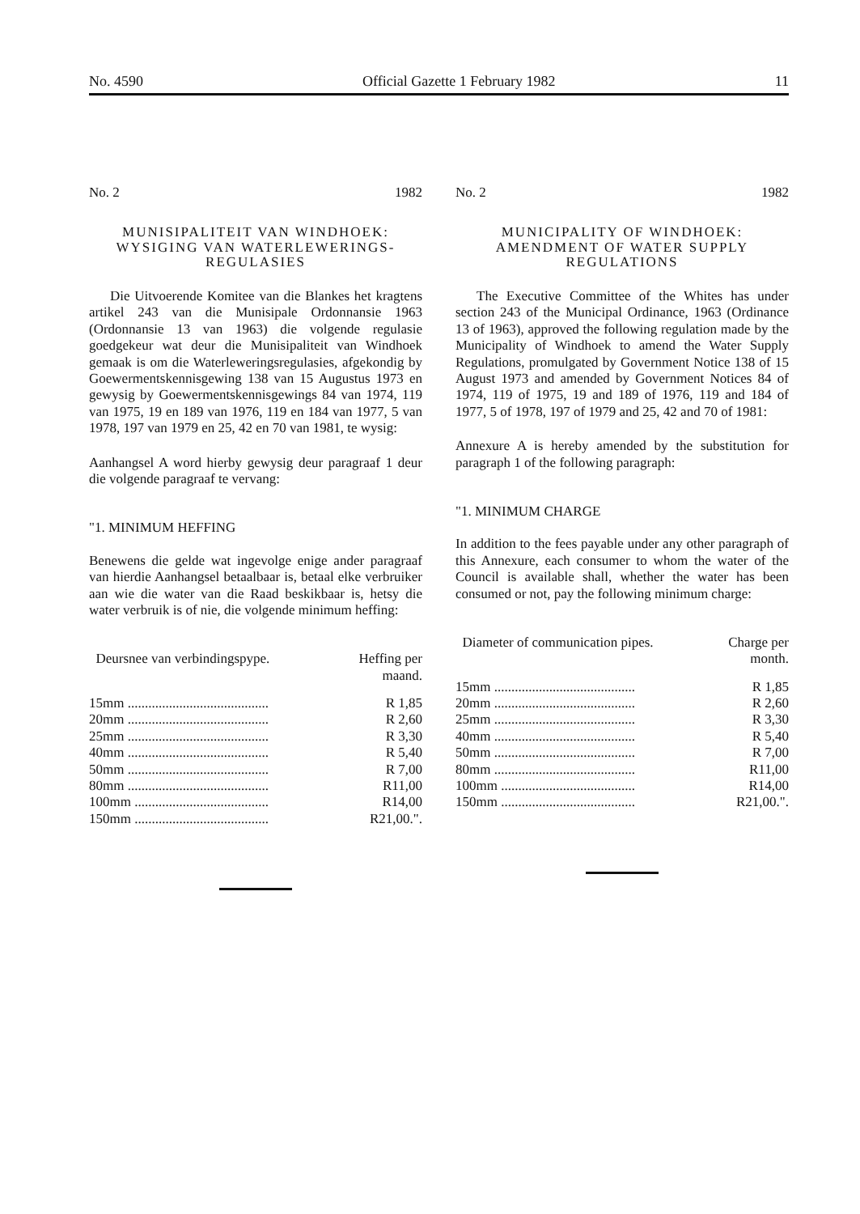No. 4590 Official Gazette 1 February 1982 11
No. 2 1982
MUNISIPALITEIT VAN WINDHOEK: WYSIGING VAN WATERLEWERINGS-REGULASIES
Die Uitvoerende Komitee van die Blankes het kragtens artikel 243 van die Munisipale Ordonnansie 1963 (Ordonnansie 13 van 1963) die volgende regulasie goedgekeur wat deur die Munisipaliteit van Windhoek gemaak is om die Waterleweringsregulasies, afgekondig by Goewermentskennisgewing 138 van 15 Augustus 1973 en gewysig by Goewermentskennisgewings 84 van 1974, 119 van 1975, 19 en 189 van 1976, 119 en 184 van 1977, 5 van 1978, 197 van 1979 en 25, 42 en 70 van 1981, te wysig:
Aanhangsel A word hierby gewysig deur paragraaf 1 deur die volgende paragraaf te vervang:
"1. MINIMUM HEFFING
Benewens die gelde wat ingevolge enige ander paragraaf van hierdie Aanhangsel betaalbaar is, betaal elke verbruiker aan wie die water van die Raad beskikbaar is, hetsy die water verbruik is of nie, die volgende minimum heffing:
| Deursnee van verbindingspype. | Heffing per maand. |
| --- | --- |
| 15mm ......................................... | R 1,85 |
| 20mm ......................................... | R 2,60 |
| 25mm ......................................... | R 3,30 |
| 40mm ......................................... | R 5,40 |
| 50mm ......................................... | R 7,00 |
| 80mm ......................................... | R11,00 |
| 100mm ....................................... | R14,00 |
| 150mm ....................................... | R21,00.". |
No. 2 1982
MUNICIPALITY OF WINDHOEK: AMENDMENT OF WATER SUPPLY REGULATIONS
The Executive Committee of the Whites has under section 243 of the Municipal Ordinance, 1963 (Ordinance 13 of 1963), approved the following regulation made by the Municipality of Windhoek to amend the Water Supply Regulations, promulgated by Government Notice 138 of 15 August 1973 and amended by Government Notices 84 of 1974, 119 of 1975, 19 and 189 of 1976, 119 and 184 of 1977, 5 of 1978, 197 of 1979 and 25, 42 and 70 of 1981:
Annexure A is hereby amended by the substitution for paragraph 1 of the following paragraph:
"1. MINIMUM CHARGE
In addition to the fees payable under any other paragraph of this Annexure, each consumer to whom the water of the Council is available shall, whether the water has been consumed or not, pay the following minimum charge:
| Diameter of communication pipes. | Charge per month. |
| --- | --- |
| 15mm ......................................... | R 1,85 |
| 20mm ......................................... | R 2,60 |
| 25mm ......................................... | R 3,30 |
| 40mm ......................................... | R 5,40 |
| 50mm ......................................... | R 7,00 |
| 80mm ......................................... | R11,00 |
| 100mm ....................................... | R14,00 |
| 150mm ....................................... | R21,00.". |